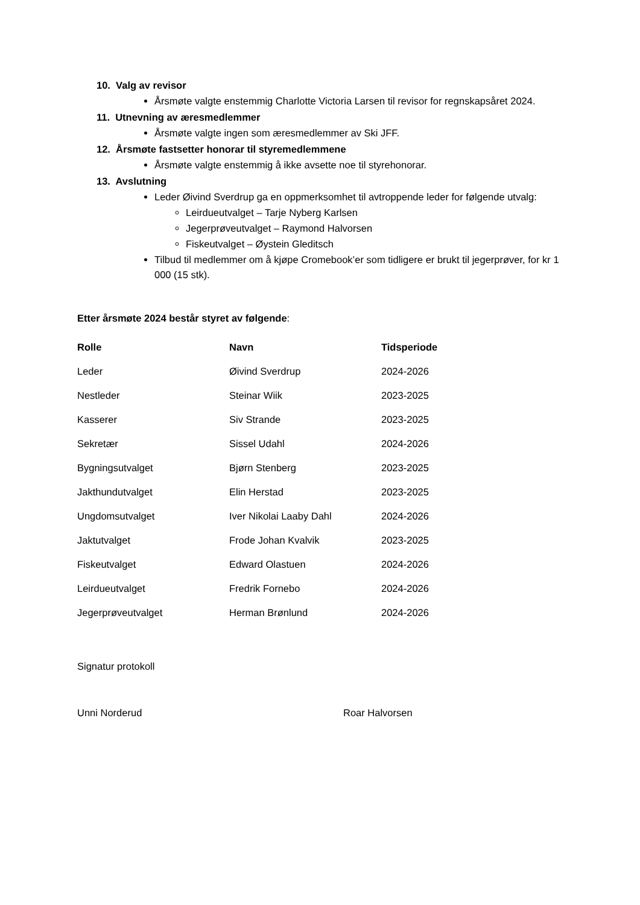10. Valg av revisor
Årsmøte valgte enstemmig Charlotte Victoria Larsen til revisor for regnskapsåret 2024.
11. Utnevning av æresmedlemmer
Årsmøte valgte ingen som æresmedlemmer av Ski JFF.
12. Årsmøte fastsetter honorar til styremedlemmene
Årsmøte valgte enstemmig å ikke avsette noe til styrehonorar.
13. Avslutning
Leder Øivind Sverdrup ga en oppmerksomhet til avtroppende leder for følgende utvalg:
Leirdueutvalget – Tarje Nyberg Karlsen
Jegerprøveutvalget – Raymond Halvorsen
Fiskeutvalget – Øystein Gleditsch
Tilbud til medlemmer om å kjøpe Cromebook’er som tidligere er brukt til jegerprøver, for kr 1 000 (15 stk).
Etter årsmøte 2024 består styret av følgende:
| Rolle | Navn | Tidsperiode |
| --- | --- | --- |
| Leder | Øivind Sverdrup | 2024-2026 |
| Nestleder | Steinar Wiik | 2023-2025 |
| Kasserer | Siv Strande | 2023-2025 |
| Sekretær | Sissel Udahl | 2024-2026 |
| Bygningsutvalget | Bjørn Stenberg | 2023-2025 |
| Jakthundutvalget | Elin Herstad | 2023-2025 |
| Ungdomsutvalget | Iver Nikolai Laaby Dahl | 2024-2026 |
| Jaktutvalget | Frode Johan Kvalvik | 2023-2025 |
| Fiskeutvalget | Edward Olastuen | 2024-2026 |
| Leirdueutvalget | Fredrik Fornebo | 2024-2026 |
| Jegerprøveutvalget | Herman Brønlund | 2024-2026 |
Signatur protokoll
Unni Norderud Roar Halvorsen